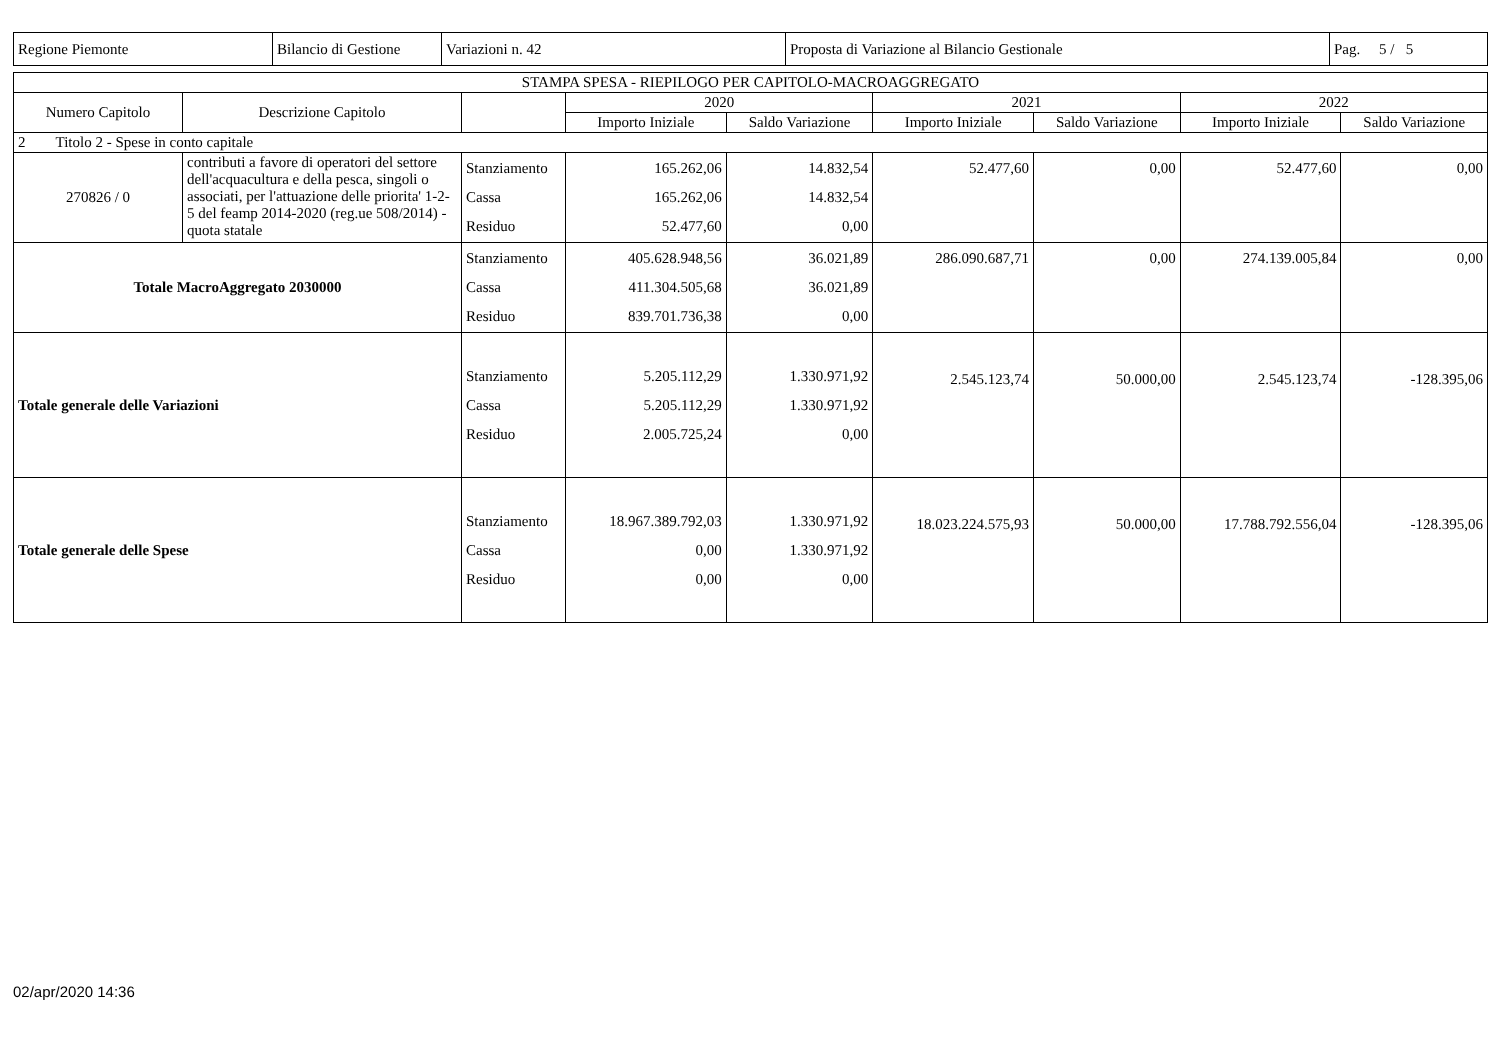| Regione Piemonte | Bilancio di Gestione | Variazioni n. 42 | Proposta di Variazione al Bilancio Gestionale | Pag. 5 / 5 |
| STAMPA SPESA - RIEPILOGO PER CAPITOLO-MACROAGGREGATO | | | | | | | | |
| --- | --- | --- | --- | --- | --- | --- | --- | --- |
| Numero Capitolo | Descrizione Capitolo | | 2020 | | 2021 | | 2022 | |
| | | | Importo Iniziale | Saldo Variazione | Importo Iniziale | Saldo Variazione | Importo Iniziale | Saldo Variazione |
| 2 Titolo 2 - Spese in conto capitale | | | | | | | | |
| 270826 / 0 | contributi a favore di operatori del settore dell'acquacultura e della pesca, singoli o associati, per l'attuazione delle priorita' 1-2-5 del feamp 2014-2020 (reg.ue 508/2014) - quota statale | Stanziamento Cassa Residuo | 165.262,06 165.262,06 52.477,60 | 14.832,54 14.832,54 0,00 | 52.477,60 | 0,00 | 52.477,60 | 0,00 |
| Totale MacroAggregato 2030000 | | Stanziamento Cassa Residuo | 405.628.948,56 411.304.505,68 839.701.736,38 | 36.021,89 36.021,89 0,00 | 286.090.687,71 | 0,00 | 274.139.005,84 | 0,00 |
| Totale generale delle Variazioni | | Stanziamento Cassa Residuo | 5.205.112,29 5.205.112,29 2.005.725,24 | 1.330.971,92 1.330.971,92 0,00 | 2.545.123,74 | 50.000,00 | 2.545.123,74 | -128.395,06 |
| Totale generale delle Spese | | Stanziamento Cassa Residuo | 18.967.389.792,03 0,00 0,00 | 1.330.971,92 1.330.971,92 0,00 | 18.023.224.575,93 | 50.000,00 | 17.788.792.556,04 | -128.395,06 |
02/apr/2020 14:36